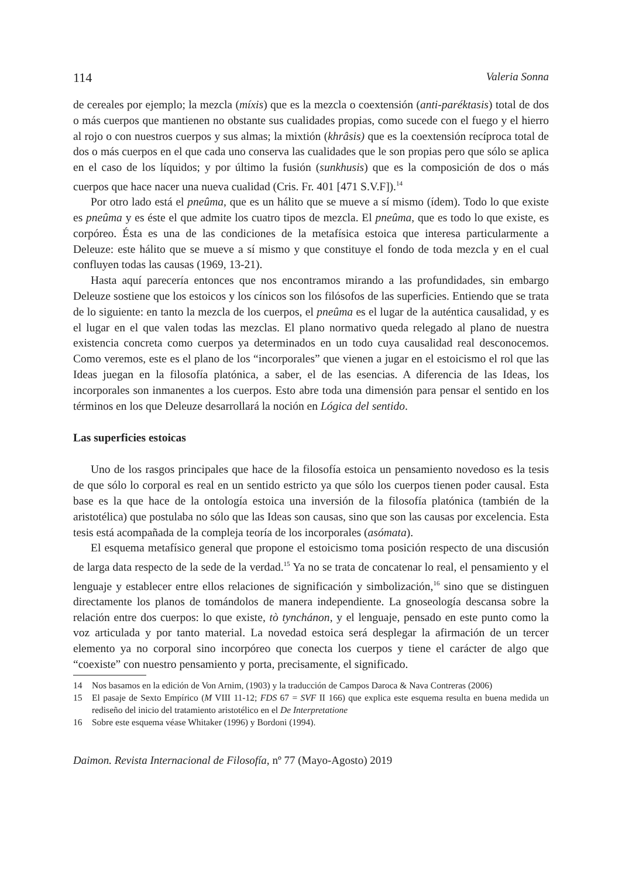114 Valeria Sonna
de cereales por ejemplo; la mezcla (míxis) que es la mezcla o coextensión (anti-paréktasis) total de dos o más cuerpos que mantienen no obstante sus cualidades propias, como sucede con el fuego y el hierro al rojo o con nuestros cuerpos y sus almas; la mixtión (khrâsis) que es la coextensión recíproca total de dos o más cuerpos en el que cada uno conserva las cualidades que le son propias pero que sólo se aplica en el caso de los líquidos; y por último la fusión (sunkhusis) que es la composición de dos o más cuerpos que hace nacer una nueva cualidad (Cris. Fr. 401 [471 S.V.F]).<sup>14</sup>
Por otro lado está el pneûma, que es un hálito que se mueve a sí mismo (ídem). Todo lo que existe es pneûma y es éste el que admite los cuatro tipos de mezcla. El pneûma, que es todo lo que existe, es corpóreo. Ésta es una de las condiciones de la metafísica estoica que interesa particularmente a Deleuze: este hálito que se mueve a sí mismo y que constituye el fondo de toda mezcla y en el cual confluyen todas las causas (1969, 13-21).
Hasta aquí parecería entonces que nos encontramos mirando a las profundidades, sin embargo Deleuze sostiene que los estoicos y los cínicos son los filósofos de las superficies. Entiendo que se trata de lo siguiente: en tanto la mezcla de los cuerpos, el pneûma es el lugar de la auténtica causalidad, y es el lugar en el que valen todas las mezclas. El plano normativo queda relegado al plano de nuestra existencia concreta como cuerpos ya determinados en un todo cuya causalidad real desconocemos. Como veremos, este es el plano de los “incorporales” que vienen a jugar en el estoicismo el rol que las Ideas juegan en la filosofía platónica, a saber, el de las esencias. A diferencia de las Ideas, los incorporales son inmanentes a los cuerpos. Esto abre toda una dimensión para pensar el sentido en los términos en los que Deleuze desarrollará la noción en Lógica del sentido.
Las superficies estoicas
Uno de los rasgos principales que hace de la filosofía estoica un pensamiento novedoso es la tesis de que sólo lo corporal es real en un sentido estricto ya que sólo los cuerpos tienen poder causal. Esta base es la que hace de la ontología estoica una inversión de la filosofía platónica (también de la aristotélica) que postulaba no sólo que las Ideas son causas, sino que son las causas por excelencia. Esta tesis está acompañada de la compleja teoría de los incorporales (asómata).
El esquema metafísico general que propone el estoicismo toma posición respecto de una discusión de larga data respecto de la sede de la verdad.<sup>15</sup> Ya no se trata de concatenar lo real, el pensamiento y el lenguaje y establecer entre ellos relaciones de significación y simbolización,<sup>16</sup> sino que se distinguen directamente los planos de tomándolos de manera independiente. La gnoseología descansa sobre la relación entre dos cuerpos: lo que existe, tò tynchánon, y el lenguaje, pensado en este punto como la voz articulada y por tanto material. La novedad estoica será desplegar la afirmación de un tercer elemento ya no corporal sino incorpóreo que conecta los cuerpos y tiene el carácter de algo que “coexiste” con nuestro pensamiento y porta, precisamente, el significado.
14 Nos basamos en la edición de Von Arnim, (1903) y la traducción de Campos Daroca & Nava Contreras (2006)
15 El pasaje de Sexto Empírico (M VIII 11-12; FDS 67 = SVF II 166) que explica este esquema resulta en buena medida un rediseño del inicio del tratamiento aristotélico en el De Interpretatione
16 Sobre este esquema véase Whitaker (1996) y Bordoni (1994).
Daimon. Revista Internacional de Filosofía, nº 77 (Mayo-Agosto) 2019